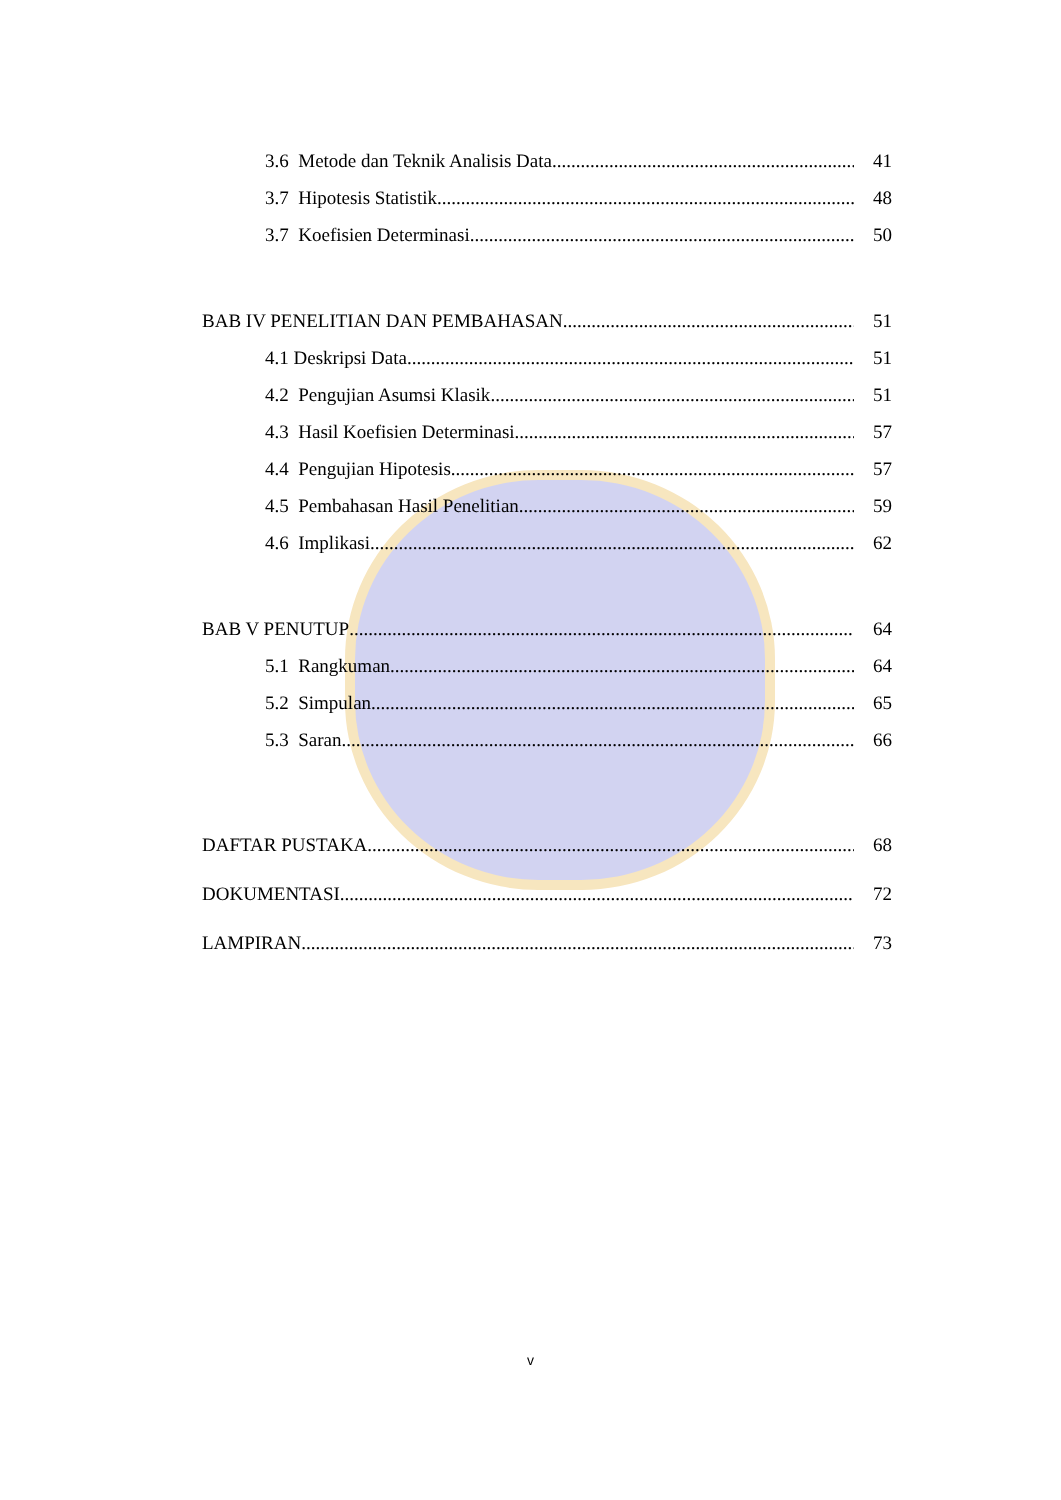3.6 Metode dan Teknik Analisis Data 41
3.7 Hipotesis Statistik 48
3.7 Koefisien Determinasi 50
BAB IV PENELITIAN DAN PEMBAHASAN 51
4.1 Deskripsi Data 51
4.2 Pengujian Asumsi Klasik 51
4.3 Hasil Koefisien Determinasi 57
4.4 Pengujian Hipotesis 57
4.5 Pembahasan Hasil Penelitian 59
4.6 Implikasi 62
BAB V PENUTUP 64
5.1 Rangkuman 64
5.2 Simpulan 65
5.3 Saran 66
DAFTAR PUSTAKA 68
DOKUMENTASI 72
LAMPIRAN 73
v